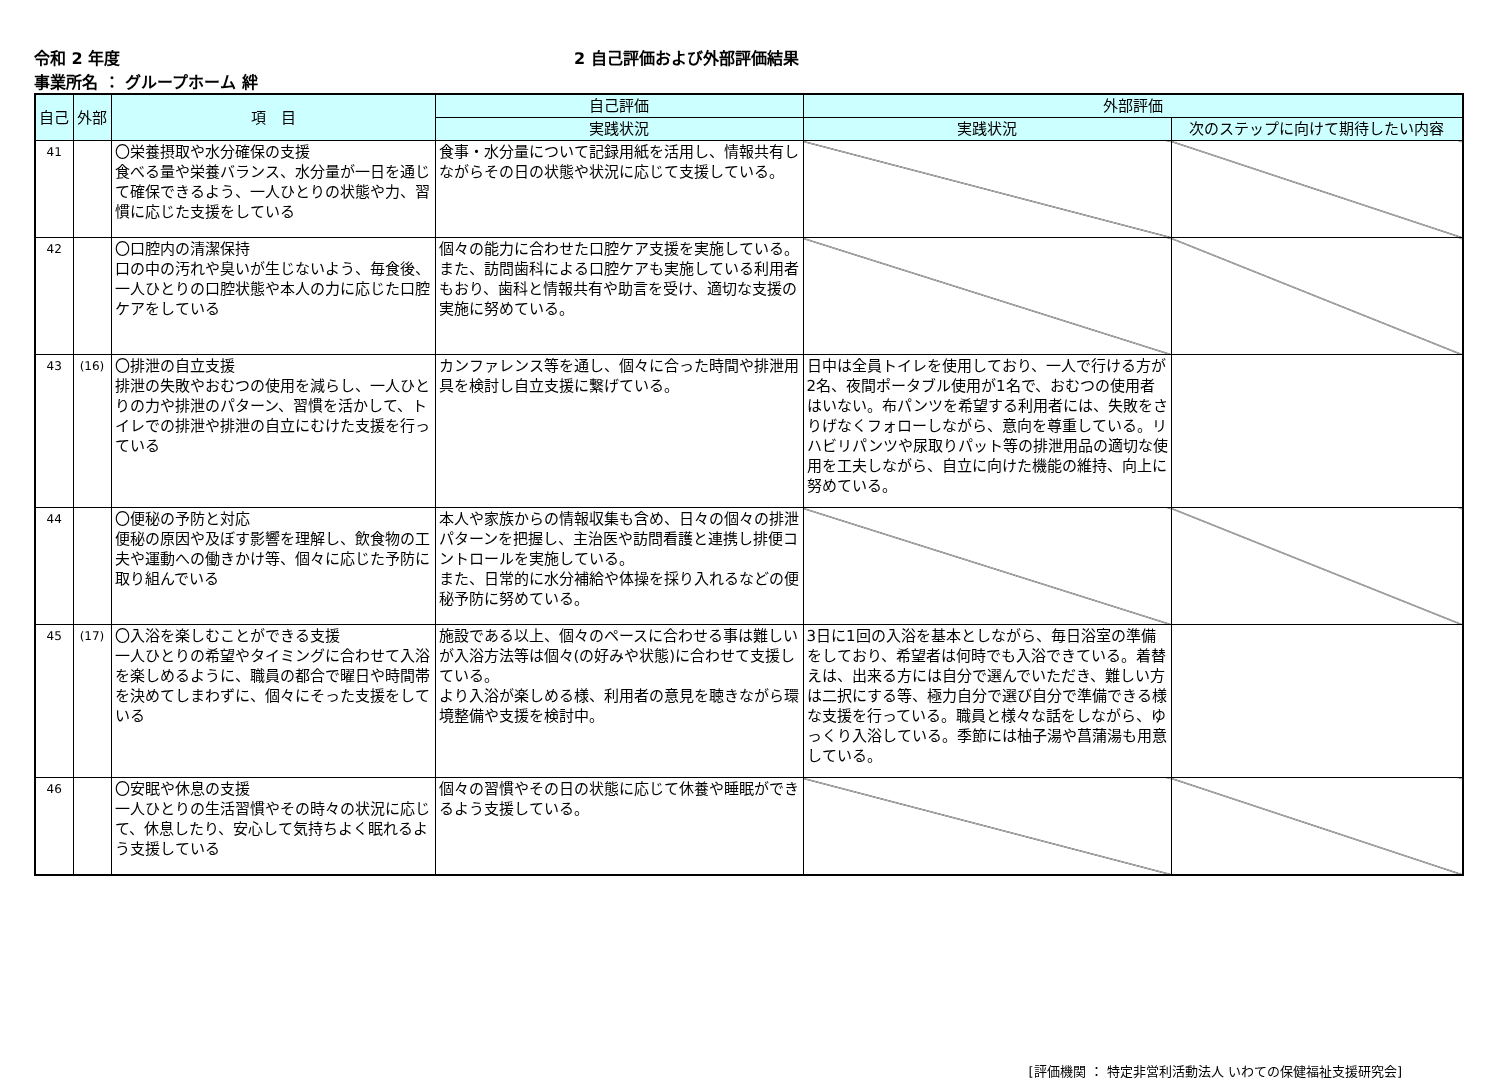令和 2 年度 2 自己評価および外部評価結果
事業所名 ： グループホーム 絆
| 自己 | 外部 | 項 目 | 自己評価 | 外部評価 | |
| --- | --- | --- | --- | --- | --- |
| | | | 実践状況 | 実践状況 | 次のステップに向けて期待したい内容 |
| 41 | | 〇栄養摂取や水分確保の支援 食べる量や栄養バランス、水分量が一日を通じて確保できるよう、一人ひとりの状態や力、習慣に応じた支援をしている | 食事・水分量について記録用紙を活用し、情報共有しながらその日の状態や状況に応じて支援している。 | | |
| 42 | | 〇口腔内の清潔保持 口の中の汚れや臭いが生じないよう、毎食後、一人ひとりの口腔状態や本人の力に応じた口腔ケアをしている | 個々の能力に合わせた口腔ケア支援を実施している。 また、訪問歯科による口腔ケアも実施している利用者もおり、歯科と情報共有や助言を受け、適切な支援の実施に努めている。 | | |
| 43 | (16) | 〇排泄の自立支援 排泄の失敗やおむつの使用を減らし、一人ひとりの力や排泄のパターン、習慣を活かして、トイレでの排泄や排泄の自立にむけた支援を行っている | カンファレンス等を通し、個々に合った時間や排泄用具を検討し自立支援に繋げている。 | 日中は全員トイレを使用しており、一人で行ける方が2名、夜間ポータブル使用が1名で、おむつの使用者はいない。布パンツを希望する利用者には、失敗をさりげなくフォローしながら、意向を尊重している。リハビリパンツや尿取りパット等の排泄用品の適切な使用を工夫しながら、自立に向けた機能の維持、向上に努めている。 | |
| 44 | | 〇便秘の予防と対応 便秘の原因や及ぼす影響を理解し、飲食物の工夫や運動への働きかけ等、個々に応じた予防に取り組んでいる | 本人や家族からの情報収集も含め、日々の個々の排泄パターンを把握し、主治医や訪問看護と連携し排便コントロールを実施している。 また、日常的に水分補給や体操を採り入れるなどの便秘予防に努めている。 | | |
| 45 | (17) | 〇入浴を楽しむことができる支援 一人ひとりの希望やタイミングに合わせて入浴を楽しめるように、職員の都合で曜日や時間帯を決めてしまわずに、個々にそった支援をしている | 施設である以上、個々のペースに合わせる事は難しいが入浴方法等は個々(の好みや状態)に合わせて支援している。 より入浴が楽しめる様、利用者の意見を聴きながら環境整備や支援を検討中。 | 3日に1回の入浴を基本としながら、毎日浴室の準備をしており、希望者は何時でも入浴できている。着替えは、出来る方には自分で選んでいただき、難しい方は二択にする等、極力自分で選び自分で準備できる様な支援を行っている。職員と様々な話をしながら、ゆっくり入浴している。季節には柚子湯や菖蒲湯も用意している。 | |
| 46 | | 〇安眠や休息の支援 一人ひとりの生活習慣やその時々の状況に応じて、休息したり、安心して気持ちよく眠れるよう支援している | 個々の習慣やその日の状態に応じて休養や睡眠ができるよう支援している。 | | |
[評価機関 ： 特定非営利活動法人 いわての保健福祉支援研究会]